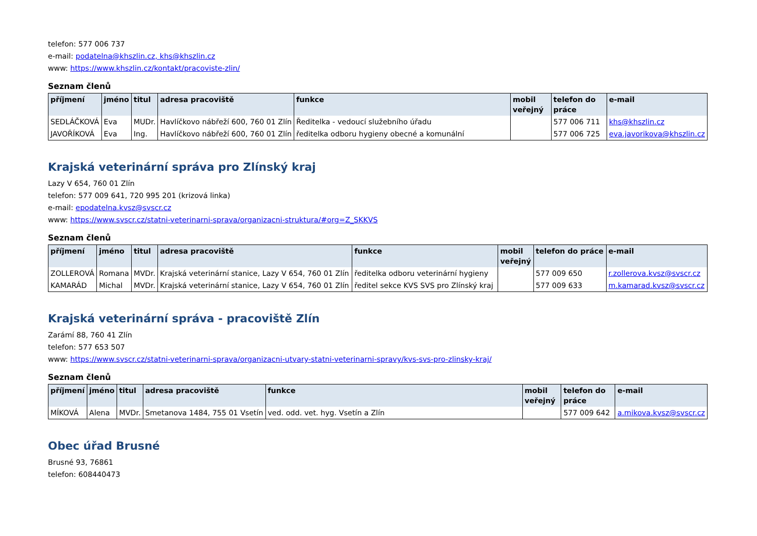telefon: 577 006 737
e-mail: podatelna@khszlin.cz, khs@khszlin.cz
www: https://www.khszlin.cz/kontakt/pracoviste-zlin/
Seznam členů
| příjmení | jméno | titul | adresa pracoviště | funkce | mobil veřejný | telefon do práce | e-mail |
| --- | --- | --- | --- | --- | --- | --- | --- |
| SEDLÁČKOVÁ | Eva | MUDr. | Havlíčkovo nábřeží 600, 760 01 Zlín | Ředitelka - vedoucí služebního úřadu | | 577 006 711 | khs@khszlin.cz |
| JAVOŘÍKOVÁ | Eva | Ing. | Havlíčkovo nábřeží 600, 760 01 Zlín | ředitelka odboru hygieny obecné a komunální | | 577 006 725 | eva.javorikova@khszlin.cz |
Krajská veterinární správa pro Zlínský kraj
Lazy V 654, 760 01 Zlín
telefon: 577 009 641, 720 995 201 (krizová linka)
e-mail: epodatelna.kvsz@svscr.cz
www: https://www.svscr.cz/statni-veterinarni-sprava/organizacni-struktura/#org=Z_SKKVS
Seznam členů
| příjmení | jméno | titul | adresa pracoviště | funkce | mobil veřejný | telefon do práce | e-mail |
| --- | --- | --- | --- | --- | --- | --- | --- |
| ZOLLEROVÁ | Romana | MVDr. | Krajská veterinární stanice, Lazy V 654, 760 01 Zlín | ředitelka odboru veterinární hygieny | | 577 009 650 | r.zollerova.kvsz@svscr.cz |
| KAMARÁD | Michal | MVDr. | Krajská veterinární stanice, Lazy V 654, 760 01 Zlín | ředitel sekce KVS SVS pro Zlínský kraj | | 577 009 633 | m.kamarad.kvsz@svscr.cz |
Krajská veterinární správa - pracoviště Zlín
Zarámí 88, 760 41 Zlín
telefon: 577 653 507
www: https://www.svscr.cz/statni-veterinarni-sprava/organizacni-utvary-statni-veterinarni-spravy/kvs-svs-pro-zlinsky-kraj/
Seznam členů
| příjmení | jméno | titul | adresa pracoviště | funkce | mobil veřejný | telefon do práce | e-mail |
| --- | --- | --- | --- | --- | --- | --- | --- |
| MÍKOVÁ | Alena | MVDr. | Smetanova 1484, 755 01 Vsetín | ved. odd. vet. hyg. Vsetín a Zlín | | 577 009 642 | a.mikova.kvsz@svscr.cz |
Obec úřad Brusné
Brusné 93, 76861
telefon: 608440473